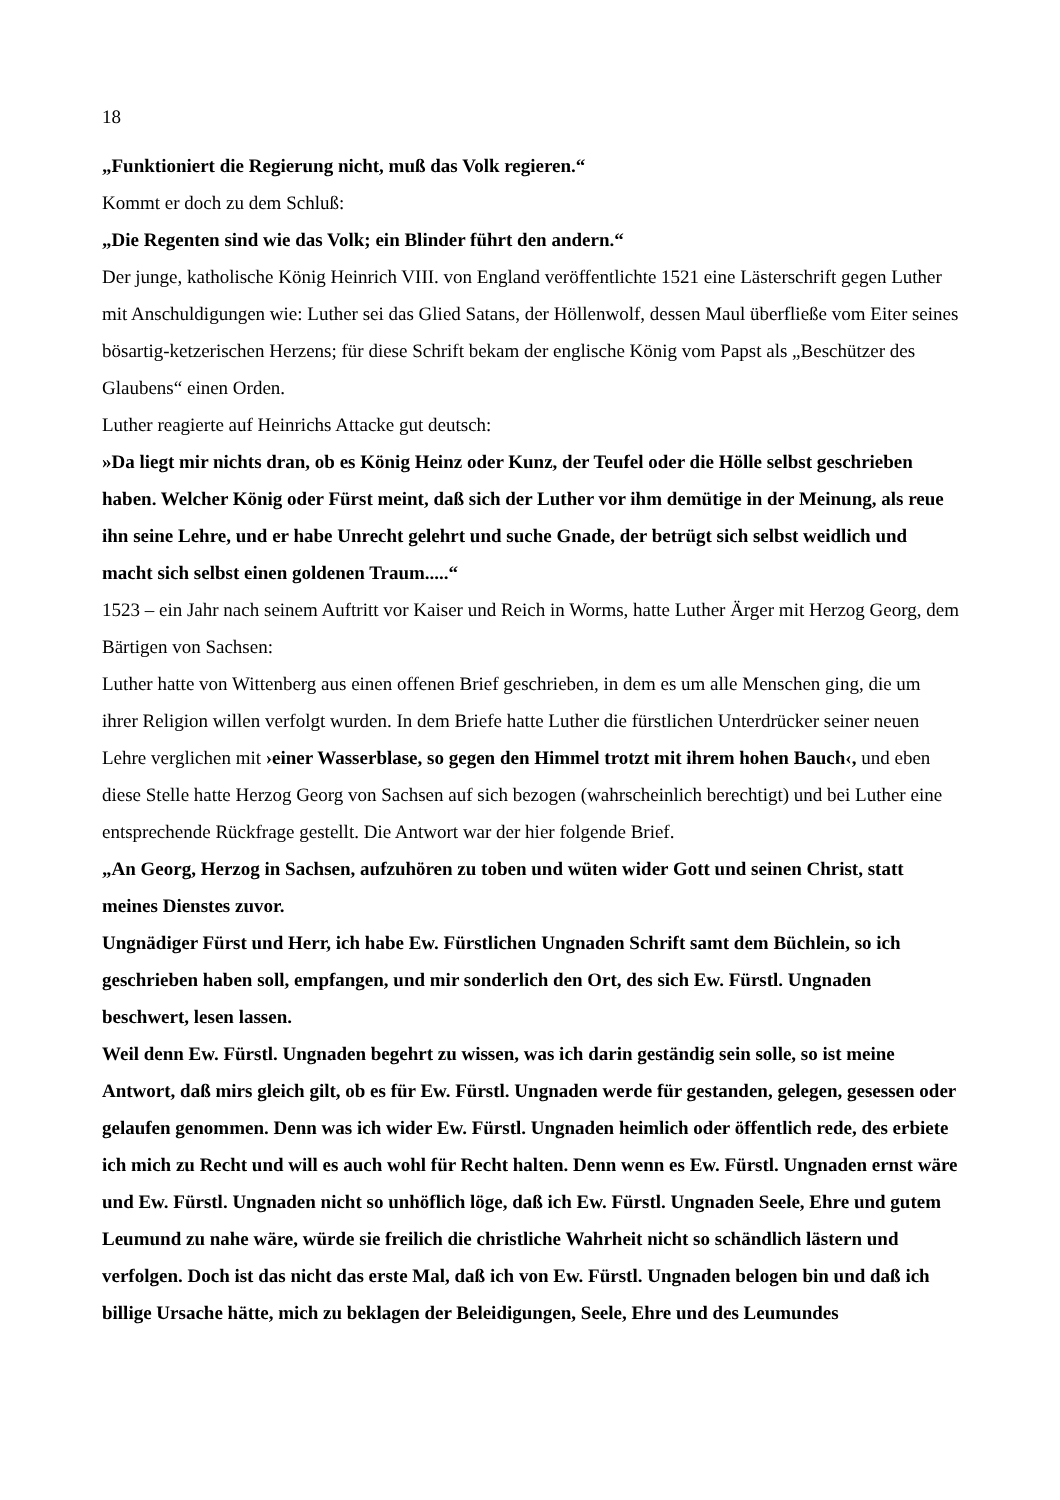18
„Funktioniert die Regierung nicht, muß das Volk regieren.“
Kommt er doch zu dem Schluß:
„Die Regenten sind wie das Volk; ein Blinder führt den andern.“
Der junge, katholische König Heinrich VIII. von England veröffentlichte 1521 eine Lästerschrift gegen Luther mit Anschuldigungen wie: Luther sei das Glied Satans, der Höllenwolf, dessen Maul überfließe vom Eiter seines bösartig-ketzerischen Herzens; für diese Schrift bekam der englische König vom Papst als „Beschützer des Glaubens“ einen Orden.
Luther reagierte auf Heinrichs Attacke gut deutsch:
»Da liegt mir nichts dran, ob es König Heinz oder Kunz, der Teufel oder die Hölle selbst geschrieben haben. Welcher König oder Fürst meint, daß sich der Luther vor ihm demütige in der Meinung, als reue ihn seine Lehre, und er habe Unrecht gelehrt und suche Gnade, der betrügt sich selbst weidlich und macht sich selbst einen goldenen Traum.....“
1523 – ein Jahr nach seinem Auftritt vor Kaiser und Reich in Worms, hatte Luther Ärger mit Herzog Georg, dem Bärtigen von Sachsen:
Luther hatte von Wittenberg aus einen offenen Brief geschrieben, in dem es um alle Menschen ging, die um ihrer Religion willen verfolgt wurden. In dem Briefe hatte Luther die fürstlichen Unterdrücker seiner neuen Lehre verglichen mit ›einer Wasserblase, so gegen den Himmel trotzt mit ihrem hohen Bauch‹, und eben diese Stelle hatte Herzog Georg von Sachsen auf sich bezogen (wahrscheinlich berechtigt) und bei Luther eine entsprechende Rückfrage gestellt. Die Antwort war der hier folgende Brief.
„An Georg, Herzog in Sachsen, aufzuhören zu toben und wüten wider Gott und seinen Christ, statt meines Dienstes zuvor.
Ungnädiger Fürst und Herr, ich habe Ew. Fürstlichen Ungnaden Schrift samt dem Büchlein, so ich geschrieben haben soll, empfangen, und mir sonderlich den Ort, des sich Ew. Fürstl. Ungnaden beschwert, lesen lassen.
Weil denn Ew. Fürstl. Ungnaden begehrt zu wissen, was ich darin geständig sein solle, so ist meine Antwort, daß mirs gleich gilt, ob es für Ew. Fürstl. Ungnaden werde für gestanden, gelegen, gesessen oder gelaufen genommen. Denn was ich wider Ew. Fürstl. Ungnaden heimlich oder öffentlich rede, des erbiete ich mich zu Recht und will es auch wohl für Recht halten. Denn wenn es Ew. Fürstl. Ungnaden ernst wäre und Ew. Fürstl. Ungnaden nicht so unhöflich löge, daß ich Ew. Fürstl. Ungnaden Seele, Ehre und gutem Leumund zu nahe wäre, würde sie freilich die christliche Wahrheit nicht so schändlich lästern und verfolgen. Doch ist das nicht das erste Mal, daß ich von Ew. Fürstl. Ungnaden belogen bin und daß ich billige Ursache hätte, mich zu beklagen der Beleidigungen, Seele, Ehre und des Leumundes